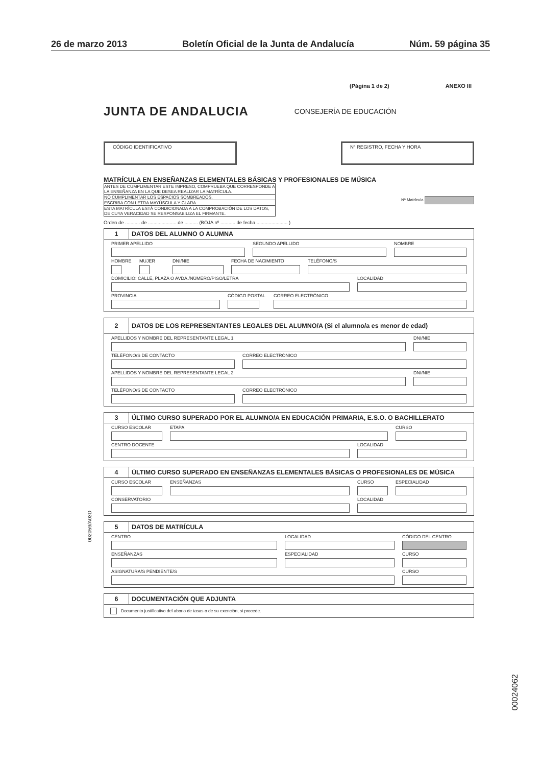26 de marzo 2013 Boletín Oficial de la Junta de Andalucía Núm. 59 página 35
(Página 1 de 2) ANEXO III
JUNTA DE ANDALUCIA CONSEJERÍA DE EDUCACIÓN
CÓDIGO IDENTIFICATIVO Nº REGISTRO, FECHA Y HORA
MATRÍCULA EN ENSEÑANZAS ELEMENTALES BÁSICAS Y PROFESIONALES DE MÚSICA
ANTES DE CUMPLIMENTAR ESTE IMPRESO, COMPRUEBA QUE CORRESPONDE A LA ENSEÑANZA EN LA QUE DESEA REALIZAR LA MATRÍCULA.
NO CUMPLIMENTAR LOS ESPACIOS SOMBREADOS.
ESCRIBA CON LETRA MAYÚSCULA Y CLARA.
ESTA MATRÍCULA ESTÁ CONDICIONADA A LA COMPROBACIÓN DE LOS DATOS, DE CUYA VERACIDAD SE RESPONSABILIZA EL FIRMANTE.
Nº Matrícula
Orden de ........... de ..................... de .......... (BOJA nº ........... de fecha ....................... )
1
DATOS DEL ALUMNO O ALUMNA
PRIMER APELLIDO SEGUNDO APELLIDO NOMBRE
HOMBRE MUJER DNI/NIE FECHA DE NACIMIENTO TELÉFONO/S
DOMICILIO: CALLE, PLAZA O AVDA./NÚMERO/PISO/LETRA LOCALIDAD
PROVINCIA CÓDIGO POSTAL CORREO ELECTRÓNICO
2
DATOS DE LOS REPRESENTANTES LEGALES DEL ALUMNO/A (Si el alumno/a es menor de edad)
APELLIDOS Y NOMBRE DEL REPRESENTANTE LEGAL 1 DNI/NIE
TELÉFONO/S DE CONTACTO CORREO ELECTRÓNICO
APELLIDOS Y NOMBRE DEL REPRESENTANTE LEGAL 2 DNI/NIE
TELÉFONO/S DE CONTACTO CORREO ELECTRÓNICO
3
ÚLTIMO CURSO SUPERADO POR EL ALUMNO/A EN EDUCACIÓN PRIMARIA, E.S.O. O BACHILLERATO
CURSO ESCOLAR ETAPA CURSO
CENTRO DOCENTE LOCALIDAD
4
ÚLTIMO CURSO SUPERADO EN ENSEÑANZAS ELEMENTALES BÁSICAS O PROFESIONALES DE MÚSICA
CURSO ESCOLAR ENSEÑANZAS CURSO ESPECIALIDAD
CONSERVATORIO LOCALIDAD
5
DATOS DE MATRÍCULA
CENTRO LOCALIDAD CÓDIGO DEL CENTRO
ENSEÑANZAS ESPECIALIDAD CURSO
ASIGNATURA/S PENDIENTE/S CURSO
6
DOCUMENTACIÓN QUE ADJUNTA
Documento justificativo del abono de tasas o de su exención, si procede.
002059/A03D
00024062